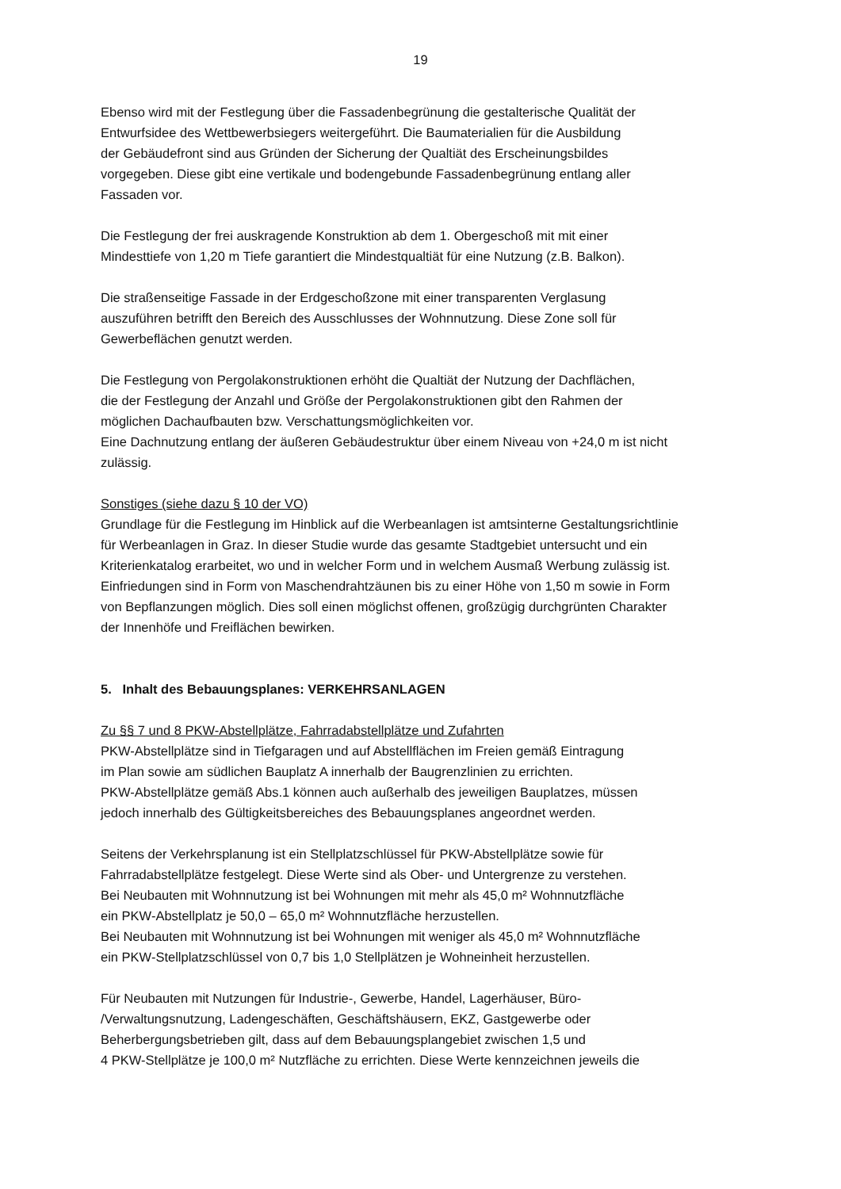19
Ebenso wird mit der Festlegung über die Fassadenbegrünung die gestalterische Qualität der
Entwurfsidee des Wettbewerbsiegers weitergeführt. Die Baumaterialien für die Ausbildung
der Gebäudefront sind aus Gründen der Sicherung der Qualtiät des Erscheinungsbildes
vorgegeben. Diese gibt eine vertikale und bodengebunde Fassadenbegrünung entlang aller
Fassaden vor.
Die Festlegung der frei auskragende Konstruktion ab dem 1. Obergeschoß mit mit einer
Mindesttiefe von 1,20 m Tiefe garantiert die Mindestqualtiät für eine Nutzung (z.B. Balkon).
Die straßenseitige Fassade in der Erdgeschoßzone mit einer transparenten Verglasung
auszuführen betrifft den Bereich des Ausschlusses der Wohnnutzung. Diese Zone soll für
Gewerbeflächen genutzt werden.
Die Festlegung von Pergolakonstruktionen erhöht die Qualtiät der Nutzung der Dachflächen,
die der Festlegung der Anzahl und Größe der Pergolakonstruktionen gibt den Rahmen der
möglichen Dachaufbauten bzw. Verschattungsmöglichkeiten vor.
Eine Dachnutzung entlang der äußeren Gebäudestruktur über einem Niveau von +24,0 m ist nicht
zulässig.
Sonstiges (siehe dazu § 10 der VO)
Grundlage für die Festlegung im Hinblick auf die Werbeanlagen ist amtsinterne Gestaltungsrichtlinie
für Werbeanlagen in Graz. In dieser Studie wurde das gesamte Stadtgebiet untersucht und ein
Kriterienkatalog erarbeitet, wo und in welcher Form und in welchem Ausmaß Werbung zulässig ist.
Einfriedungen sind in Form von Maschendrahtzäunen bis zu einer Höhe von 1,50 m sowie in Form
von Bepflanzungen möglich. Dies soll einen möglichst offenen, großzügig durchgrünten Charakter
der Innenhöfe und Freiflächen bewirken.
5. Inhalt des Bebauungsplanes: VERKEHRSANLAGEN
Zu §§ 7 und 8 PKW-Abstellplätze, Fahrradabstellplätze und Zufahrten
PKW-Abstellplätze sind in Tiefgaragen und auf Abstellflächen im Freien gemäß Eintragung
im Plan sowie am südlichen Bauplatz A innerhalb der Baugrenzlinien zu errichten.
PKW-Abstellplätze gemäß Abs.1 können auch außerhalb des jeweiligen Bauplatzes, müssen
jedoch innerhalb des Gültigkeitsbereiches des Bebauungsplanes angeordnet werden.
Seitens der Verkehrsplanung ist ein Stellplatzschlüssel für PKW-Abstellplätze sowie für
Fahrradabstellplätze festgelegt. Diese Werte sind als Ober- und Untergrenze zu verstehen.
Bei Neubauten mit Wohnnutzung ist bei Wohnungen mit mehr als 45,0 m² Wohnnutzfläche
ein PKW-Abstellplatz je 50,0 – 65,0 m² Wohnnutzfläche herzustellen.
Bei Neubauten mit Wohnnutzung ist bei Wohnungen mit weniger als 45,0 m² Wohnnutzfläche
ein PKW-Stellplatzschlüssel von 0,7 bis 1,0 Stellplätzen je Wohneinheit herzustellen.
Für Neubauten mit Nutzungen für Industrie-, Gewerbe, Handel, Lagerhäuser, Büro-
/Verwaltungsnutzung, Ladengeschäften, Geschäftshäusern, EKZ, Gastgewerbe oder
Beherbergungsbetrieben gilt, dass auf dem Bebauungsplangebiet zwischen 1,5 und
4 PKW-Stellplätze je 100,0 m² Nutzfläche zu errichten. Diese Werte kennzeichnen jeweils die